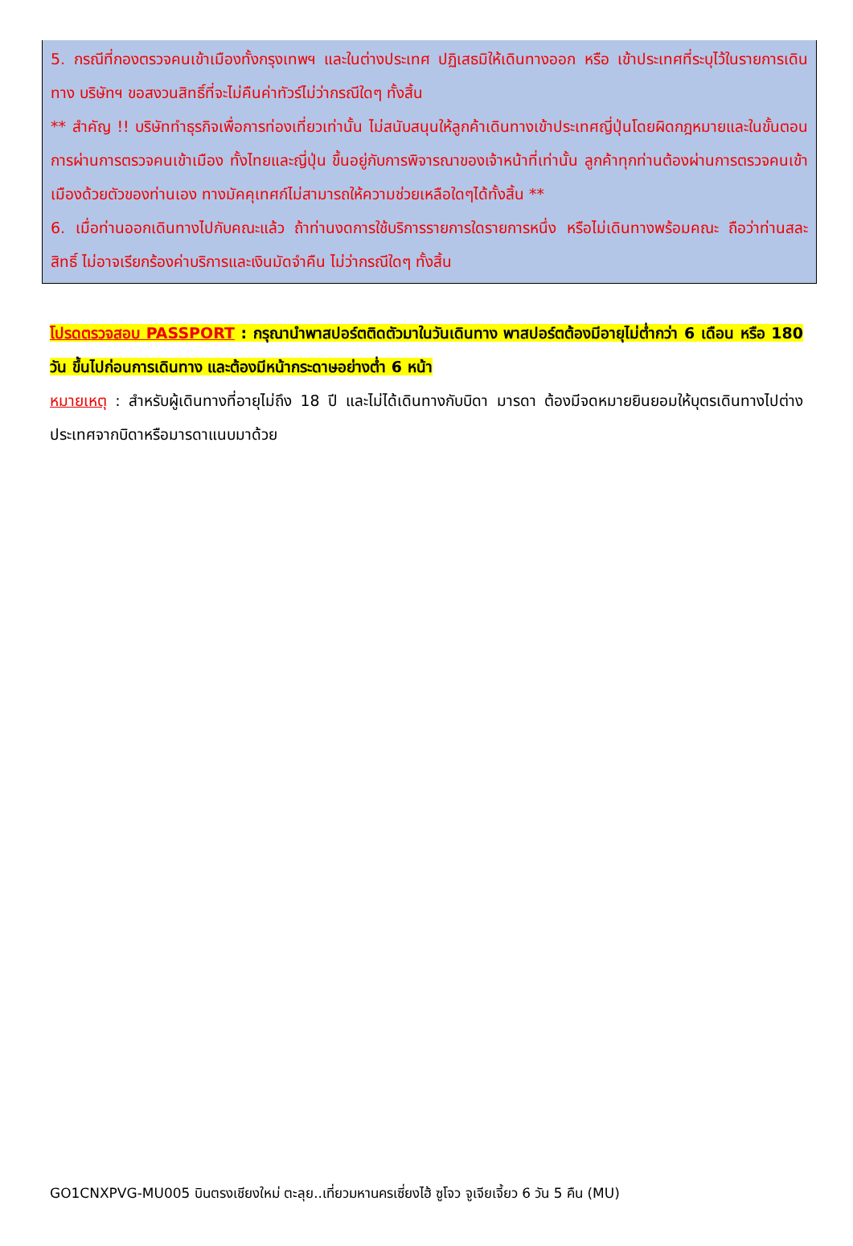5. กรณีที่กองตรวจคนเข้าเมืองทั้งกรุงเทพฯ และในต่างประเทศ ปฏิเสธมิให้เดินทางออก หรือ เข้าประเทศที่ระบุไว้ในรายการเดินทาง บริษัทฯ ขอสงวนสิทธิ์ที่จะไม่คืนค่าทัวร์ไม่ว่ากรณีใดๆ ทั้งสิ้น
** สำคัญ !! บริษัททำธุรกิจเพื่อการท่องเที่ยวเท่านั้น ไม่สนับสนุนให้ลูกค้าเดินทางเข้าประเทศญี่ปุ่นโดยผิดกฎหมายและในขั้นตอนการผ่านการตรวจคนเข้าเมือง ทั้งไทยและญี่ปุ่น ขึ้นอยู่กับการพิจารณาของเจ้าหน้าที่เท่านั้น ลูกค้าทุกท่านต้องผ่านการตรวจคนเข้าเมืองด้วยตัวของท่านเอง ทางมัคคุเทศก์ไม่สามารถให้ความช่วยเหลือใดๆได้ทั้งสิ้น **
6. เมื่อท่านออกเดินทางไปกับคณะแล้ว ถ้าท่านงดการใช้บริการรายการใดรายการหนึ่ง หรือไม่เดินทางพร้อมคณะ ถือว่าท่านสละสิทธิ์ ไม่อาจเรียกร้องค่าบริการและเงินมัดจำคืน ไม่ว่ากรณีใดๆ ทั้งสิ้น
โปรดตรวจสอบ PASSPORT : กรุณานำพาสปอร์ตติดตัวมาในวันเดินทาง พาสปอร์ตต้องมีอายุไม่ต่ำกว่า 6 เดือน หรือ 180 วัน ขึ้นไปก่อนการเดินทาง และต้องมีหน้ากระดาษอย่างต่ำ 6 หน้า
หมายเหตุ : สำหรับผู้เดินทางที่อายุไม่ถึง 18 ปี และไม่ได้เดินทางกับบิดา มารดา ต้องมีจดหมายยินยอมให้บุตรเดินทางไปต่างประเทศจากบิดาหรือมารดาแนบมาด้วย
GO1CNXPVG-MU005 บินตรงเชียงใหม่ ตะลุย..เที่ยวมหานครเซี่ยงไฮ้ ซูโจว จูเจียเจี้ยว 6 วัน 5 คืน (MU)